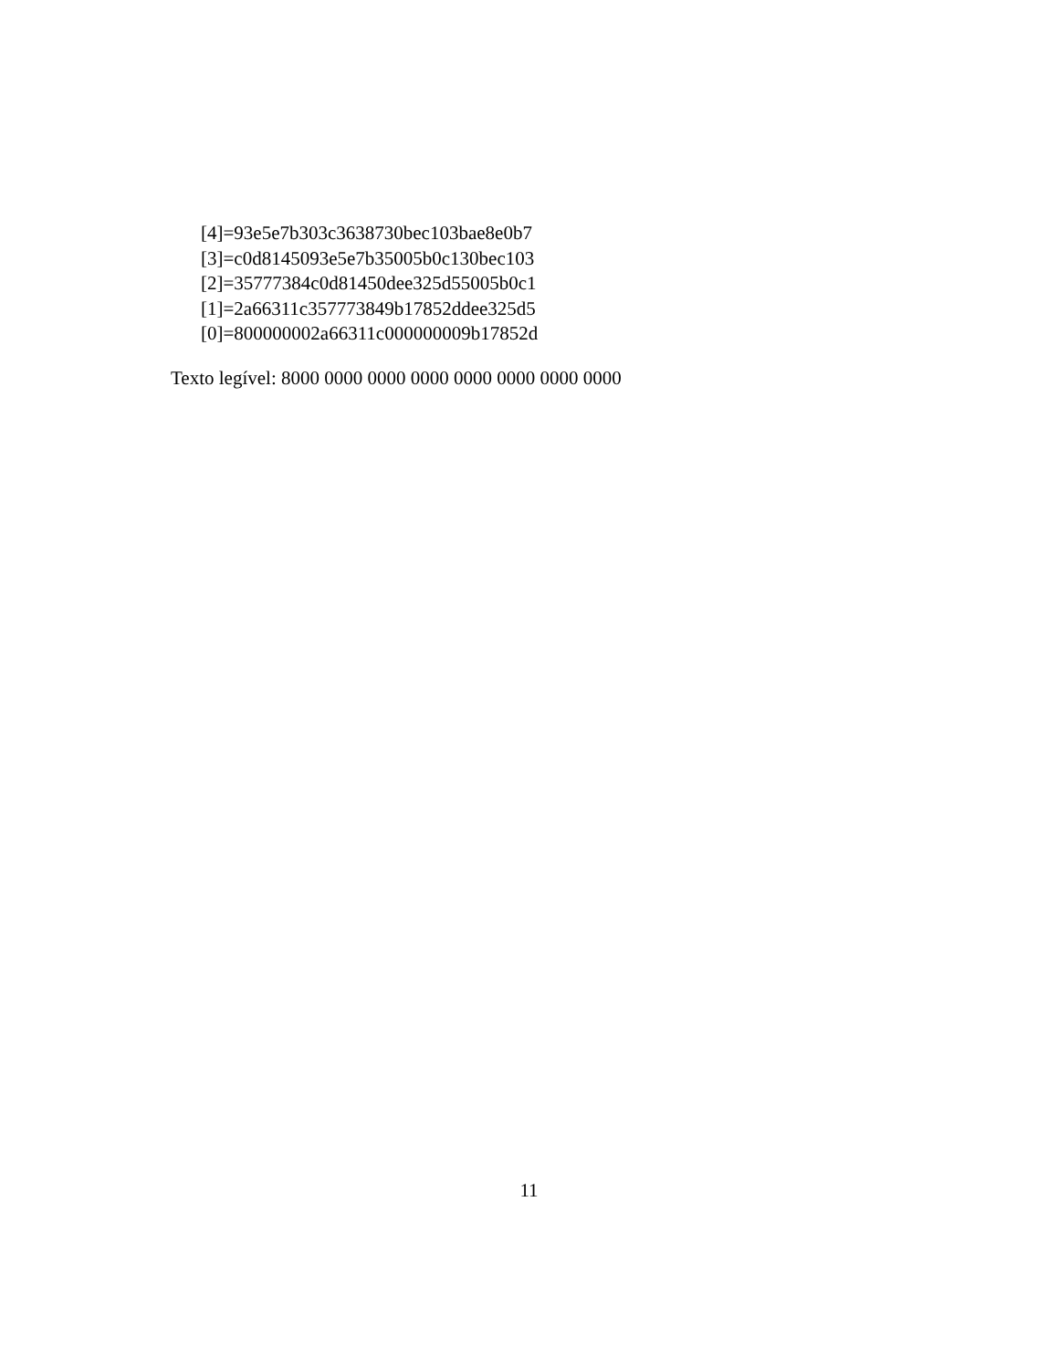[4]=93e5e7b303c3638730bec103bae8e0b7
[3]=c0d8145093e5e7b35005b0c130bec103
[2]=35777384c0d81450dee325d55005b0c1
[1]=2a66311c357773849b17852ddee325d5
[0]=800000002a66311c000000009b17852d
Texto legível: 8000 0000 0000 0000 0000 0000 0000 0000
11